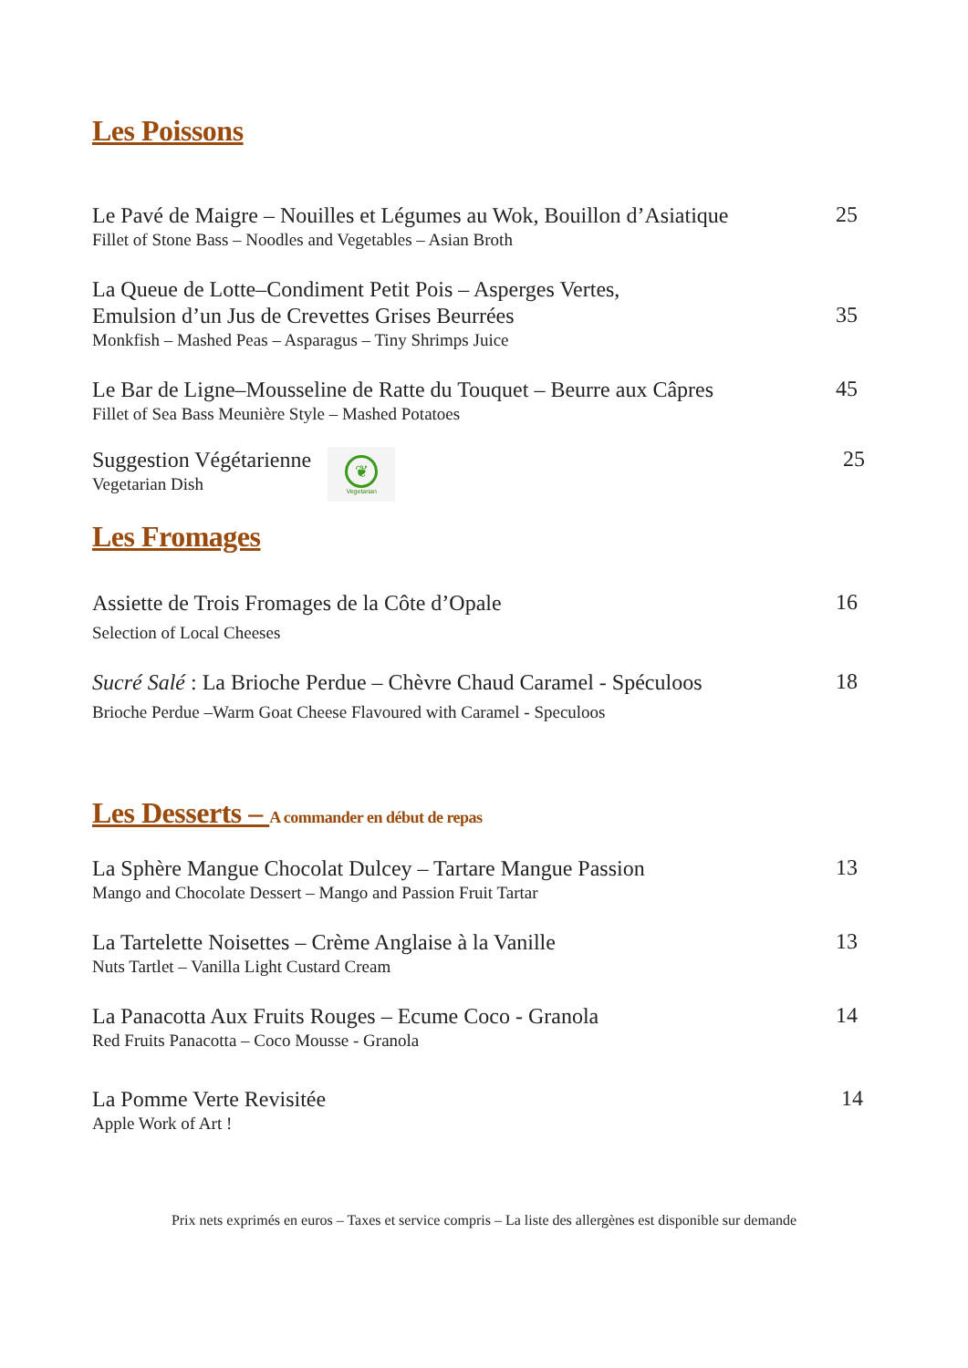Les Poissons
Le Pavé de Maigre – Nouilles et Légumes au Wok, Bouillon d’Asiatique
Fillet of Stone Bass – Noodles and Vegetables – Asian Broth
25
La Queue de Lotte–Condiment Petit Pois – Asperges Vertes,
Emulsion d’un Jus de Crevettes Grises Beurrées
Monkfish – Mashed Peas – Asparagus – Tiny Shrimps Juice
35
Le Bar de Ligne–Mousseline de Ratte du Touquet – Beurre aux Câpres
Fillet of Sea Bass Meunière Style – Mashed Potatoes
45
Suggestion Végétarienne
Vegetarian Dish
❦ Vegetarian
25
Les Fromages
Assiette de Trois Fromages de la Côte d’Opale
Selection of Local Cheeses
16
Sucré Salé : La Brioche Perdue – Chèvre Chaud Caramel - Spéculoos
Brioche Perdue –Warm Goat Cheese Flavoured with Caramel - Speculoos
18
Les Desserts – A commander en début de repas
La Sphère Mangue Chocolat Dulcey – Tartare Mangue Passion
Mango and Chocolate Dessert – Mango and Passion Fruit Tartar
13
La Tartelette Noisettes – Crème Anglaise à la Vanille
Nuts Tartlet – Vanilla Light Custard Cream
13
La Panacotta Aux Fruits Rouges – Ecume Coco - Granola
Red Fruits Panacotta – Coco Mousse - Granola
14
La Pomme Verte Revisitée
Apple Work of Art !
14
Prix nets exprimés en euros – Taxes et service compris – La liste des allergènes est disponible sur demande